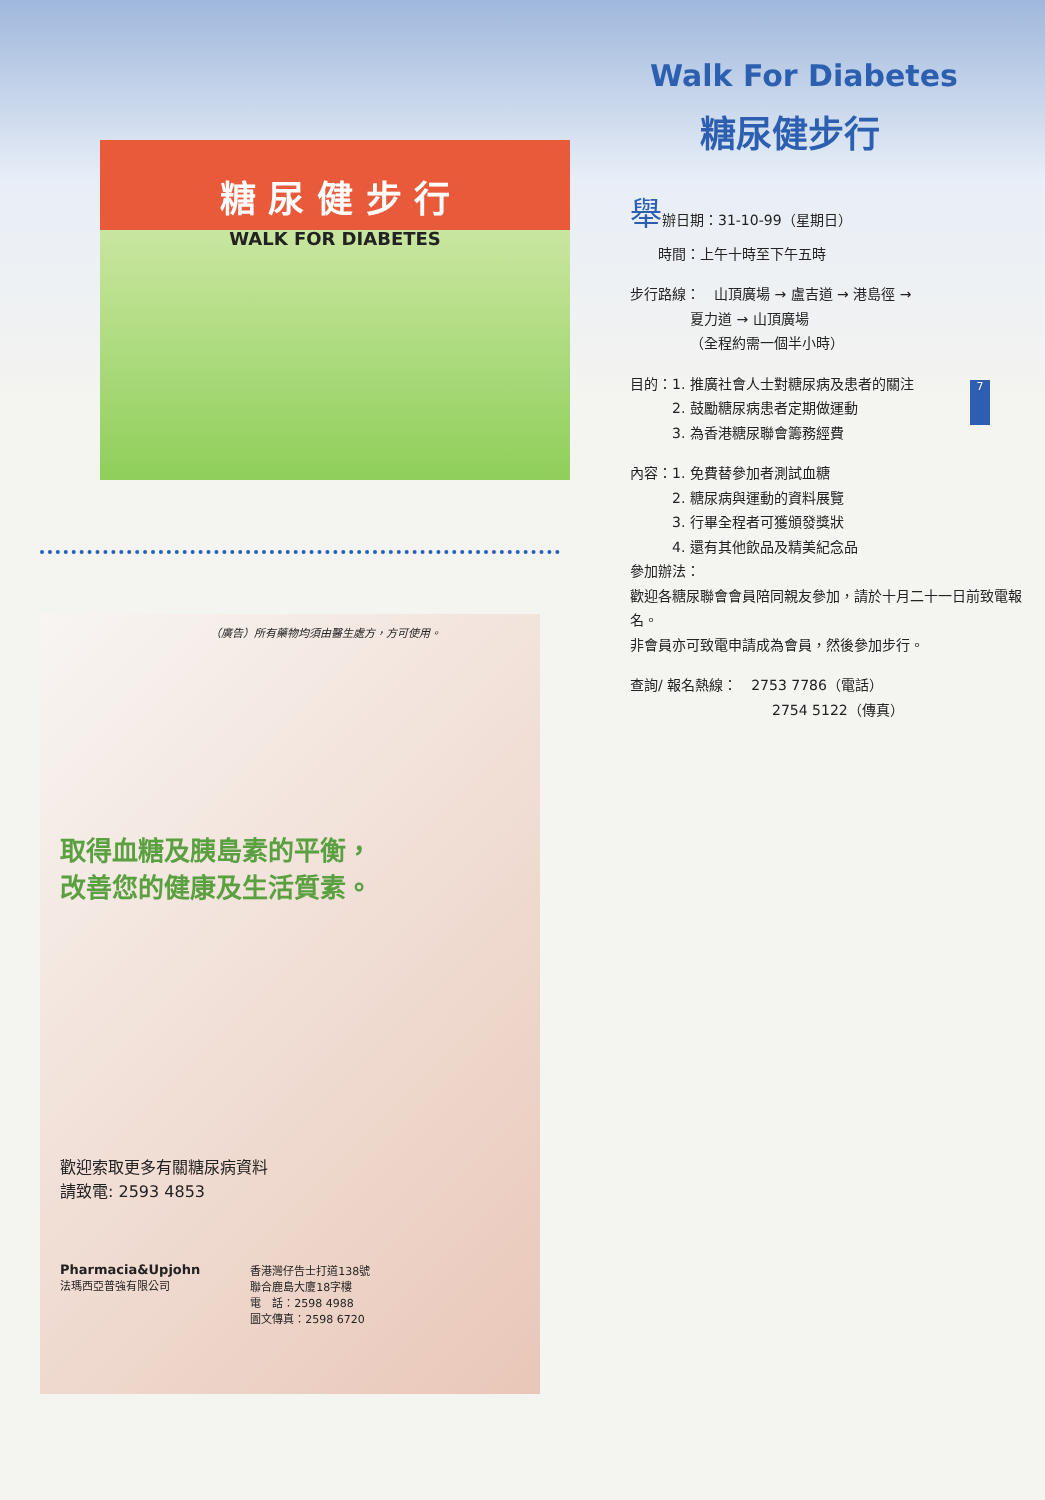7
糖 尿 健 步 行
WALK FOR DIABETES
（廣告）所有藥物均須由醫生處方，方可使用。
取得血糖及胰島素的平衡，
改善您的健康及生活質素。
歡迎索取更多有關糖尿病資料
請致電: 2593 4853
Pharmacia&Upjohn
法瑪西亞普強有限公司
香港灣仔告士打道138號
聯合鹿島大廈18字樓
電　話：2598 4988
圖文傳真：2598 6720
Walk For Diabetes
糖尿健步行
舉辦日期：31-10-99（星期日）
　　時間：上午十時至下午五時
步行路線：　山頂廣場 → 盧吉道 → 港島徑 →
夏力道 → 山頂廣場
（全程約需一個半小時）
目的：1. 推廣社會人士對糖尿病及患者的關注
　　　2. 鼓勵糖尿病患者定期做運動
　　　3. 為香港糖尿聯會籌務經費
內容：1. 免費替參加者測試血糖
　　　2. 糖尿病與運動的資料展覽
　　　3. 行畢全程者可獲頒發獎狀
　　　4. 還有其他飲品及精美紀念品
參加辦法：
歡迎各糖尿聯會會員陪同親友參加，請於十月二十一日前致電報名。
非會員亦可致電申請成為會員，然後參加步行。
查詢/ 報名熱線：　2753 7786（電話）
2754 5122（傳真）